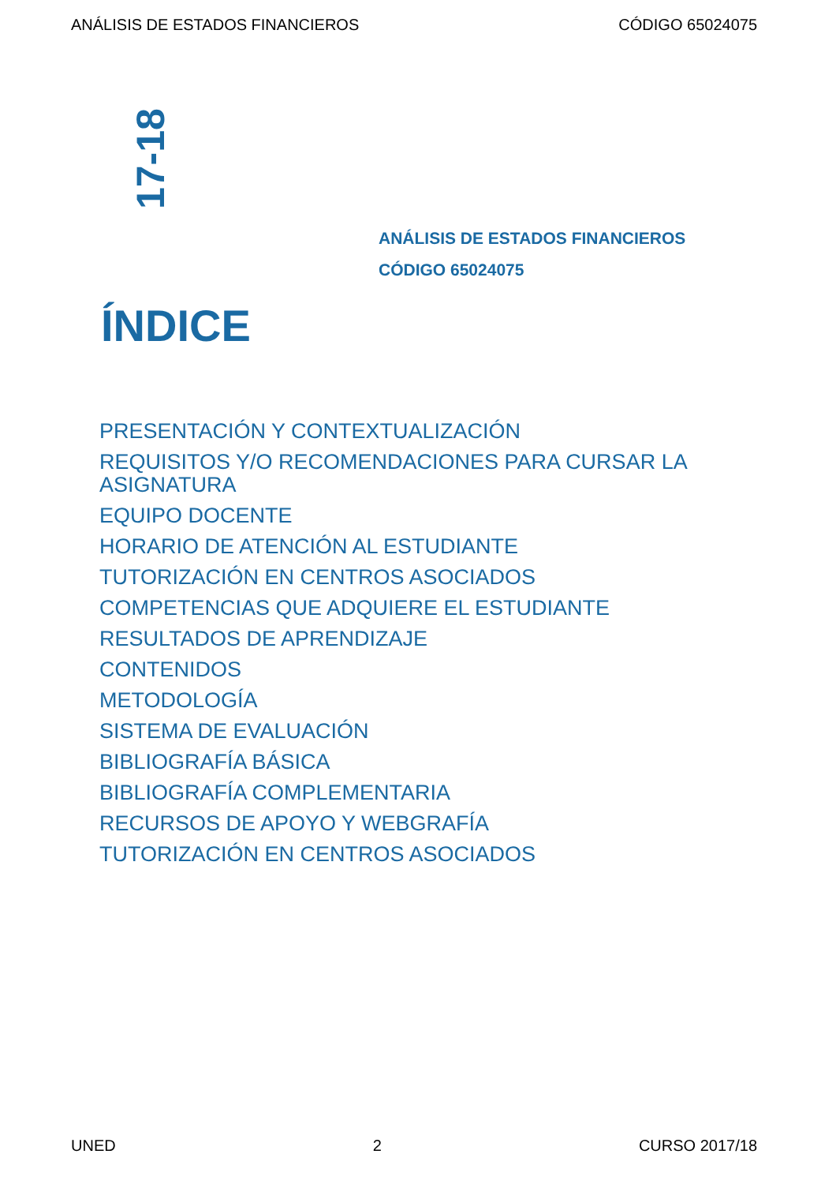ANÁLISIS DE ESTADOS FINANCIEROS CÓDIGO 65024075
17-18
ANÁLISIS DE ESTADOS FINANCIEROS
CÓDIGO 65024075
ÍNDICE
PRESENTACIÓN Y CONTEXTUALIZACIÓN
REQUISITOS Y/O RECOMENDACIONES PARA CURSAR LA ASIGNATURA
EQUIPO DOCENTE
HORARIO DE ATENCIÓN AL ESTUDIANTE
TUTORIZACIÓN EN CENTROS ASOCIADOS
COMPETENCIAS QUE ADQUIERE EL ESTUDIANTE
RESULTADOS DE APRENDIZAJE
CONTENIDOS
METODOLOGÍA
SISTEMA DE EVALUACIÓN
BIBLIOGRAFÍA BÁSICA
BIBLIOGRAFÍA COMPLEMENTARIA
RECURSOS DE APOYO Y WEBGRAFÍA
TUTORIZACIÓN EN CENTROS ASOCIADOS
UNED 2 CURSO 2017/18